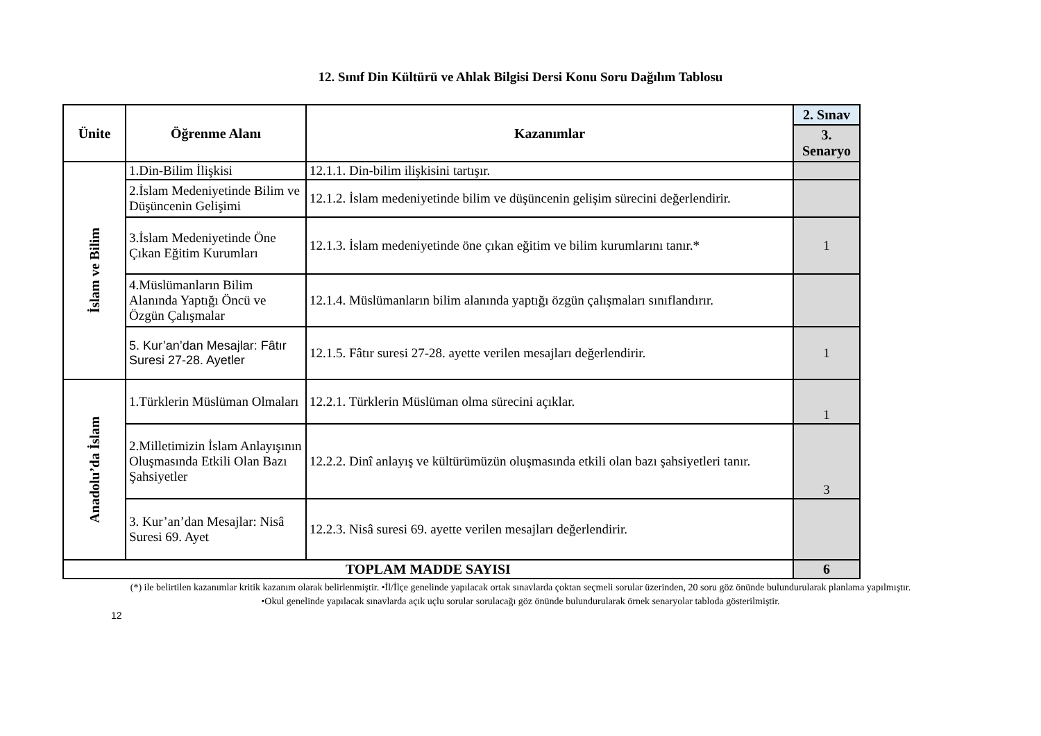12. Sınıf Din Kültürü ve Ahlak Bilgisi Dersi Konu Soru Dağılım Tablosu
| Ünite | Öğrenme Alanı | Kazanımlar | 2. Sınav |
| --- | --- | --- | --- |
| | | | 3. Senaryo |
| İslam ve Bilim | 1.Din-Bilim İlişkisi | 12.1.1. Din-bilim ilişkisini tartışır. | |
| | 2.İslam Medeniyetinde Bilim ve Düşüncenin Gelişimi | 12.1.2. İslam medeniyetinde bilim ve düşüncenin gelişim sürecini değerlendirir. | |
| | 3.İslam Medeniyetinde Öne Çıkan Eğitim Kurumları | 12.1.3. İslam medeniyetinde öne çıkan eğitim ve bilim kurumlarını tanır.* | 1 |
| | 4.Müslümanların Bilim Alanında Yaptığı Öncü ve Özgün Çalışmalar | 12.1.4. Müslümanların bilim alanında yaptığı özgün çalışmaları sınıflandırır. | |
| | 5. Kur’an’dan Mesajlar: Fâtır Suresi 27-28. Ayetler | 12.1.5. Fâtır suresi 27-28. ayette verilen mesajları değerlendirir. | 1 |
| Anadolu’da İslam | 1.Türklerin Müslüman Olmaları | 12.2.1. Türklerin Müslüman olma sürecini açıklar. | 1 |
| | 2.Milletimizin İslam Anlayışının Oluşmasında Etkili Olan Bazı Şahsiyetler | 12.2.2. Dinî anlayış ve kültürümüzün oluşmasında etkili olan bazı şahsiyetleri tanır. | 3 |
| | 3. Kur’an’dan Mesajlar: Nisâ Suresi 69. Ayet | 12.2.3. Nisâ suresi 69. ayette verilen mesajları değerlendirir. | |
| TOPLAM MADDE SAYISI | | | 6 |
(*) ile belirtilen kazanımlar kritik kazanım olarak belirlenmiştir. •İl/İlçe genelinde yapılacak ortak sınavlarda çoktan seçmeli sorular üzerinden, 20 soru göz önünde bulundurularak planlama yapılmıştır.
•Okul genelinde yapılacak sınavlarda açık uçlu sorular sorulacağı göz önünde bulundurularak örnek senaryolar tabloda gösterilmiştir.
12